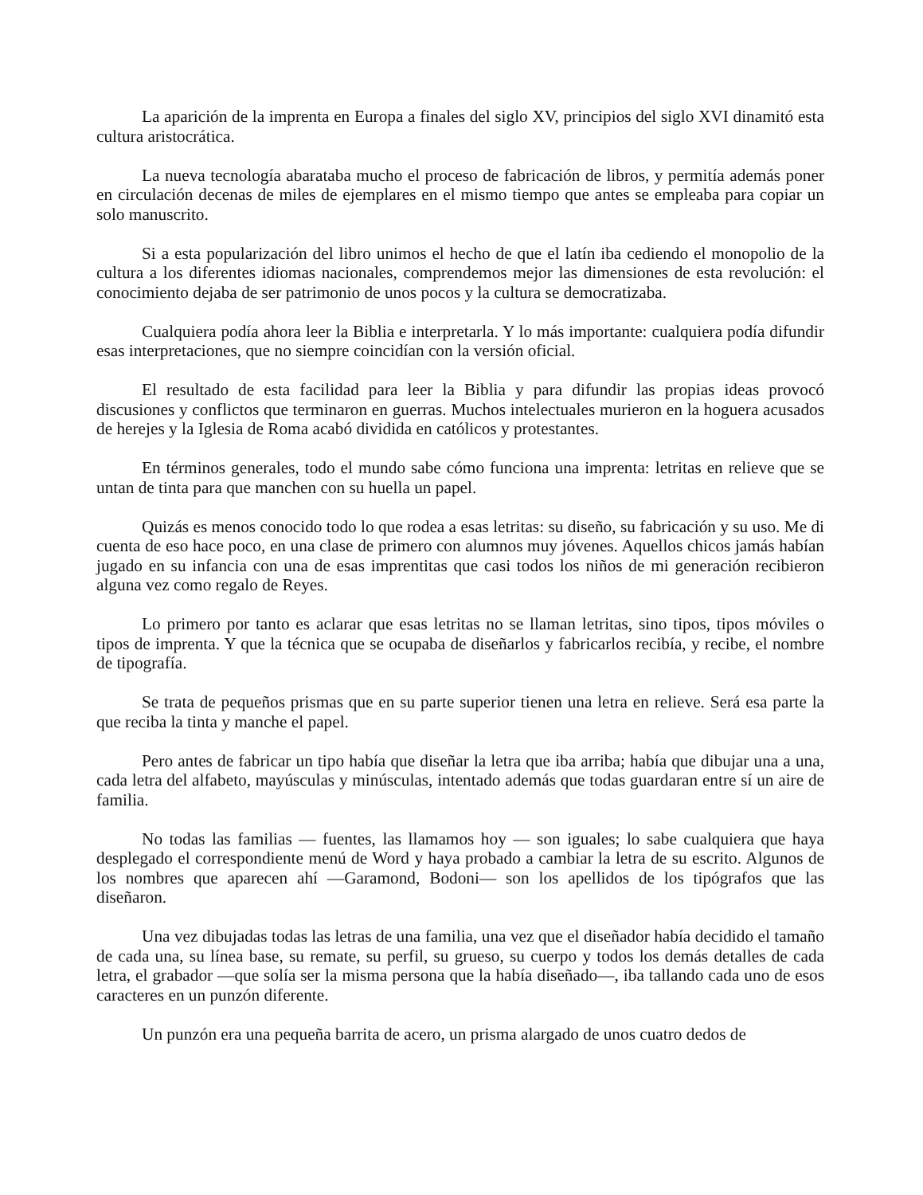La aparición de la imprenta en Europa a finales del siglo XV, principios del siglo XVI dinamitó esta cultura aristocrática.
La nueva tecnología abarataba mucho el proceso de fabricación de libros, y permitía además poner en circulación decenas de miles de ejemplares en el mismo tiempo que antes se empleaba para copiar un solo manuscrito.
Si a esta popularización del libro unimos el hecho de que el latín iba cediendo el monopolio de la cultura a los diferentes idiomas nacionales, comprendemos mejor las dimensiones de esta revolución: el conocimiento dejaba de ser patrimonio de unos pocos y la cultura se democratizaba.
Cualquiera podía ahora leer la Biblia e interpretarla. Y lo más importante: cualquiera podía difundir esas interpretaciones, que no siempre coincidían con la versión oficial.
El resultado de esta facilidad para leer la Biblia y para difundir las propias ideas provocó discusiones y conflictos que terminaron en guerras. Muchos intelectuales murieron en la hoguera acusados de herejes y la Iglesia de Roma acabó dividida en católicos y protestantes.
En términos generales, todo el mundo sabe cómo funciona una imprenta: letritas en relieve que se untan de tinta para que manchen con su huella un papel.
Quizás es menos conocido todo lo que rodea a esas letritas: su diseño, su fabricación y su uso. Me di cuenta de eso hace poco, en una clase de primero con alumnos muy jóvenes. Aquellos chicos jamás habían jugado en su infancia con una de esas imprentitas que casi todos los niños de mi generación recibieron alguna vez como regalo de Reyes.
Lo primero por tanto es aclarar que esas letritas no se llaman letritas, sino tipos, tipos móviles o tipos de imprenta. Y que la técnica que se ocupaba de diseñarlos y fabricarlos recibía, y recibe, el nombre de tipografía.
Se trata de pequeños prismas que en su parte superior tienen una letra en relieve. Será esa parte la que reciba la tinta y manche el papel.
Pero antes de fabricar un tipo había que diseñar la letra que iba arriba; había que dibujar una a una, cada letra del alfabeto, mayúsculas y minúsculas, intentado además que todas guardaran entre sí un aire de familia.
No todas las familias — fuentes, las llamamos hoy — son iguales; lo sabe cualquiera que haya desplegado el correspondiente menú de Word y haya probado a cambiar la letra de su escrito. Algunos de los nombres que aparecen ahí —Garamond, Bodoni— son los apellidos de los tipógrafos que las diseñaron.
Una vez dibujadas todas las letras de una familia, una vez que el diseñador había decidido el tamaño de cada una, su línea base, su remate, su perfil, su grueso, su cuerpo y todos los demás detalles de cada letra, el grabador —que solía ser la misma persona que la había diseñado—, iba tallando cada uno de esos caracteres en un punzón diferente.
Un punzón era una pequeña barrita de acero, un prisma alargado de unos cuatro dedos de